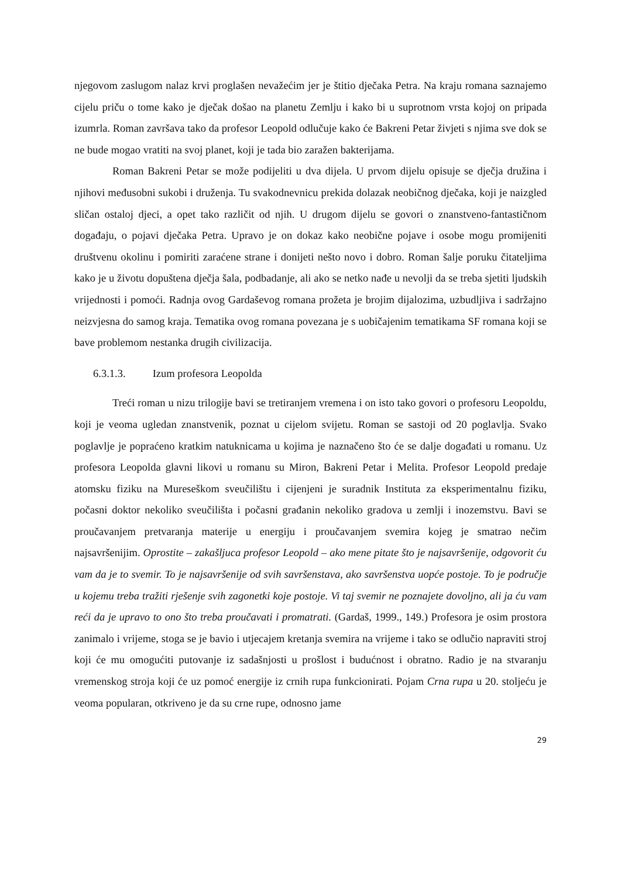njegovom zaslugom nalaz krvi proglašen nevažećim jer je štitio dječaka Petra. Na kraju romana saznajemo cijelu priču o tome kako je dječak došao na planetu Zemlju i kako bi u suprotnom vrsta kojoj on pripada izumrla. Roman završava tako da profesor Leopold odlučuje kako će Bakreni Petar živjeti s njima sve dok se ne bude mogao vratiti na svoj planet, koji je tada bio zaražen bakterijama.
Roman Bakreni Petar se može podijeliti u dva dijela. U prvom dijelu opisuje se dječja družina i njihovi međusobni sukobi i druženja. Tu svakodnevnicu prekida dolazak neobičnog dječaka, koji je naizgled sličan ostaloj djeci, a opet tako različit od njih. U drugom dijelu se govori o znanstveno-fantastičnom događaju, o pojavi dječaka Petra. Upravo je on dokaz kako neobične pojave i osobe mogu promijeniti društvenu okolinu i pomiriti zaraćene strane i donijeti nešto novo i dobro. Roman šalje poruku čitateljima kako je u životu dopuštena dječja šala, podbadanje, ali ako se netko nađe u nevolji da se treba sjetiti ljudskih vrijednosti i pomoći. Radnja ovog Gardaševog romana prožeta je brojim dijalozima, uzbudljiva i sadržajno neizvjesna do samog kraja. Tematika ovog romana povezana je s uobičajenim tematikama SF romana koji se bave problemom nestanka drugih civilizacija.
6.3.1.3. Izum profesora Leopolda
Treći roman u nizu trilogije bavi se tretiranjem vremena i on isto tako govori o profesoru Leopoldu, koji je veoma ugledan znanstvenik, poznat u cijelom svijetu. Roman se sastoji od 20 poglavlja. Svako poglavlje je popraćeno kratkim natuknicama u kojima je naznačeno što će se dalje događati u romanu. Uz profesora Leopolda glavni likovi u romanu su Miron, Bakreni Petar i Melita. Profesor Leopold predaje atomsku fiziku na Mureseškom sveučilištu i cijenjeni je suradnik Instituta za eksperimentalnu fiziku, počasni doktor nekoliko sveučilišta i počasni građanin nekoliko gradova u zemlji i inozemstvu. Bavi se proučavanjem pretvaranja materije u energiju i proučavanjem svemira kojeg je smatrao nečim najsavršenijim. Oprostite – zakašljuca profesor Leopold – ako mene pitate što je najsavršenije, odgovorit ću vam da je to svemir. To je najsavršenije od svih savršenstava, ako savršenstva uopće postoje. To je područje u kojemu treba tražiti rješenje svih zagonetki koje postoje. Vi taj svemir ne poznajete dovoljno, ali ja ću vam reći da je upravo to ono što treba proučavati i promatrati. (Gardaš, 1999., 149.) Profesora je osim prostora zanimalo i vrijeme, stoga se je bavio i utjecajem kretanja svemira na vrijeme i tako se odlučio napraviti stroj koji će mu omogućiti putovanje iz sadašnjosti u prošlost i budućnost i obratno. Radio je na stvaranju vremenskog stroja koji će uz pomoć energije iz crnih rupa funkcionirati. Pojam Crna rupa u 20. stoljeću je veoma popularan, otkriveno je da su crne rupe, odnosno jame
29